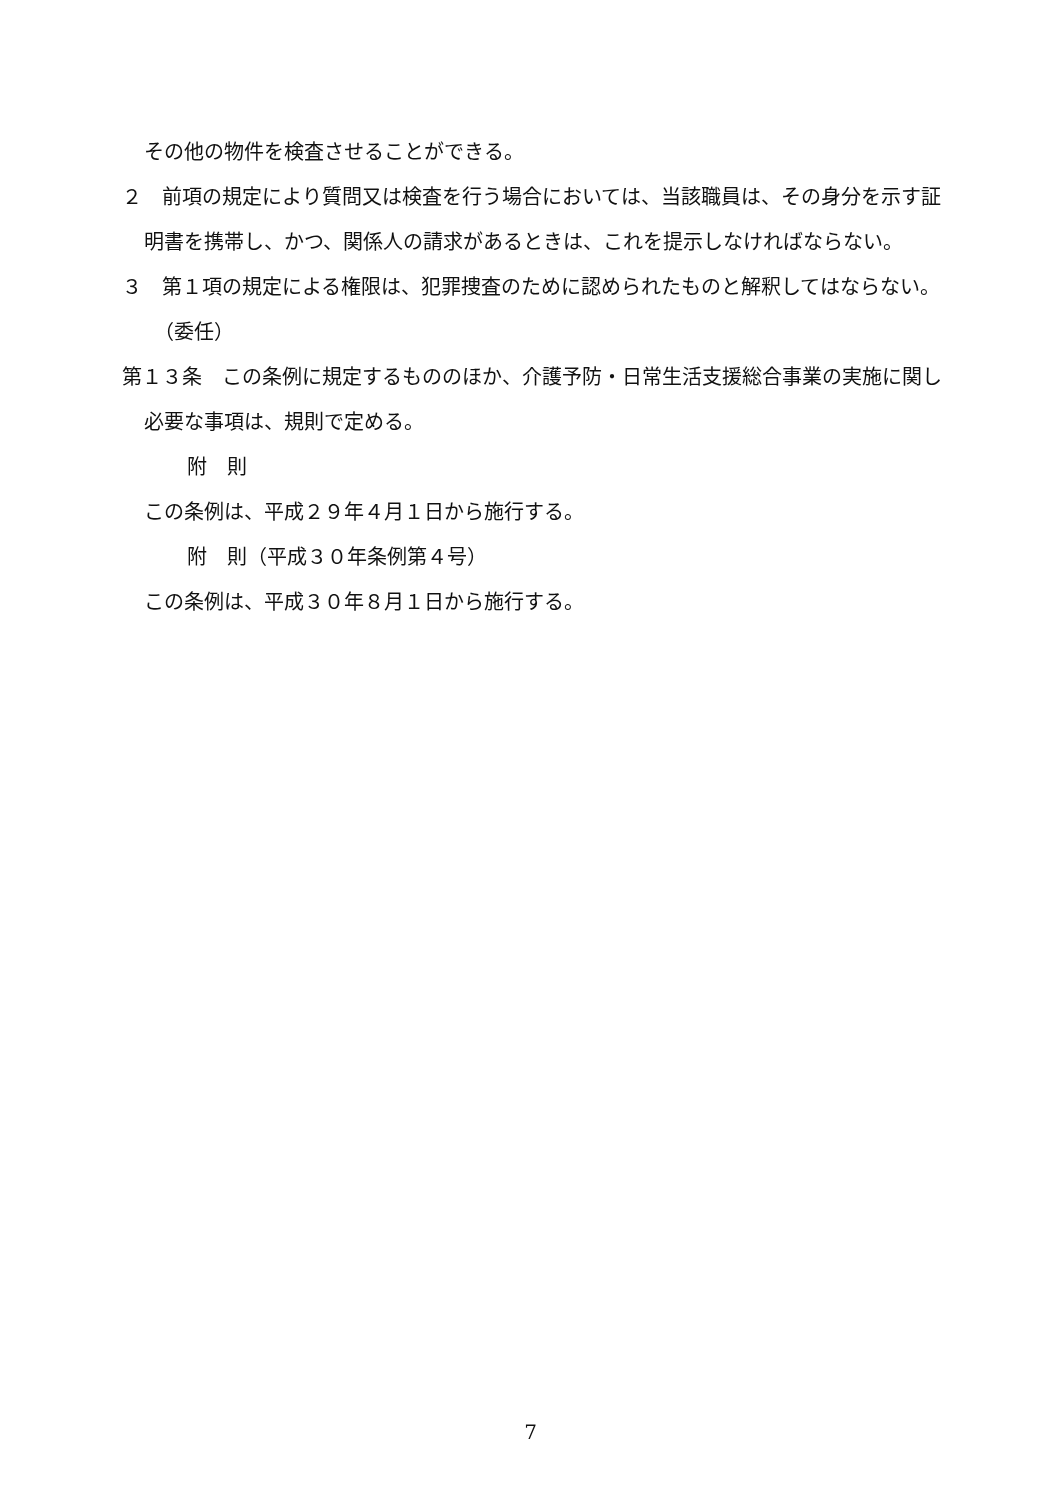その他の物件を検査させることができる。
２　前項の規定により質問又は検査を行う場合においては、当該職員は、その身分を示す証明書を携帯し、かつ、関係人の請求があるときは、これを提示しなければならない。
３　第１項の規定による権限は、犯罪捜査のために認められたものと解釈してはならない。
（委任）
第１３条　この条例に規定するもののほか、介護予防・日常生活支援総合事業の実施に関し必要な事項は、規則で定める。
附　則
この条例は、平成２９年４月１日から施行する。
附　則（平成３０年条例第４号）
この条例は、平成３０年８月１日から施行する。
7